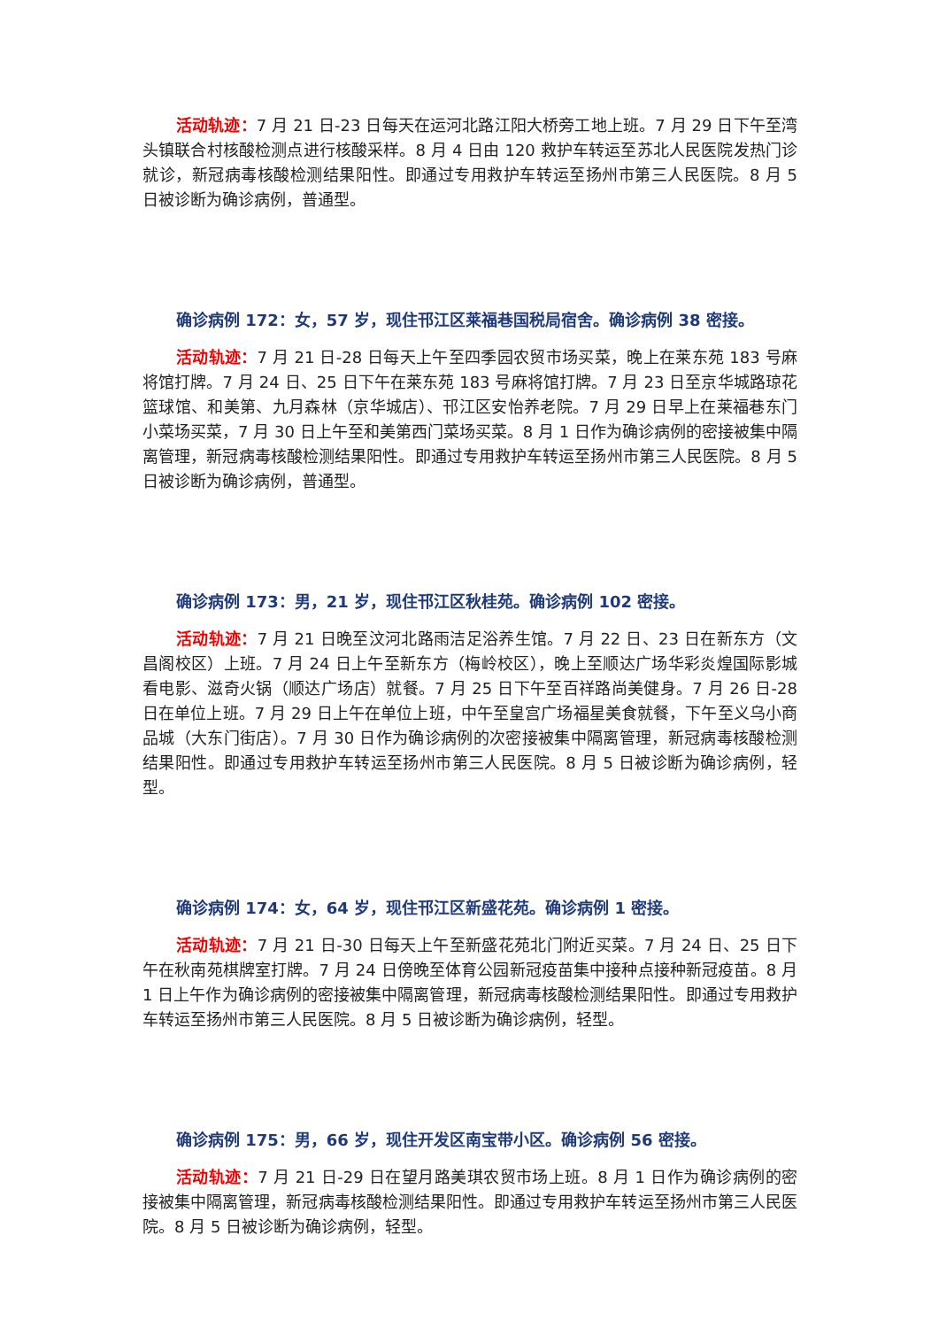活动轨迹：7 月 21 日-23 日每天在运河北路江阳大桥旁工地上班。7 月 29 日下午至湾头镇联合村核酸检测点进行核酸采样。8 月 4 日由 120 救护车转运至苏北人民医院发热门诊就诊，新冠病毒核酸检测结果阳性。即通过专用救护车转运至扬州市第三人民医院。8 月 5 日被诊断为确诊病例，普通型。
确诊病例 172：女，57 岁，现住邗江区莱福巷国税局宿舍。确诊病例 38 密接。
活动轨迹：7 月 21 日-28 日每天上午至四季园农贸市场买菜，晚上在莱东苑 183 号麻将馆打牌。7 月 24 日、25 日下午在莱东苑 183 号麻将馆打牌。7 月 23 日至京华城路琼花篮球馆、和美第、九月森林（京华城店）、邗江区安怡养老院。7 月 29 日早上在莱福巷东门小菜场买菜，7 月 30 日上午至和美第西门菜场买菜。8 月 1 日作为确诊病例的密接被集中隔离管理，新冠病毒核酸检测结果阳性。即通过专用救护车转运至扬州市第三人民医院。8 月 5 日被诊断为确诊病例，普通型。
确诊病例 173：男，21 岁，现住邗江区秋桂苑。确诊病例 102 密接。
活动轨迹：7 月 21 日晚至汶河北路雨洁足浴养生馆。7 月 22 日、23 日在新东方（文昌阁校区）上班。7 月 24 日上午至新东方（梅岭校区），晚上至顺达广场华彩炎煌国际影城看电影、滋奇火锅（顺达广场店）就餐。7 月 25 日下午至百祥路尚美健身。7 月 26 日-28 日在单位上班。7 月 29 日上午在单位上班，中午至皇宫广场福星美食就餐，下午至义乌小商品城（大东门街店）。7 月 30 日作为确诊病例的次密接被集中隔离管理，新冠病毒核酸检测结果阳性。即通过专用救护车转运至扬州市第三人民医院。8 月 5 日被诊断为确诊病例，轻型。
确诊病例 174：女，64 岁，现住邗江区新盛花苑。确诊病例 1 密接。
活动轨迹：7 月 21 日-30 日每天上午至新盛花苑北门附近买菜。7 月 24 日、25 日下午在秋南苑棋牌室打牌。7 月 24 日傍晚至体育公园新冠疫苗集中接种点接种新冠疫苗。8 月 1 日上午作为确诊病例的密接被集中隔离管理，新冠病毒核酸检测结果阳性。即通过专用救护车转运至扬州市第三人民医院。8 月 5 日被诊断为确诊病例，轻型。
确诊病例 175：男，66 岁，现住开发区南宝带小区。确诊病例 56 密接。
活动轨迹：7 月 21 日-29 日在望月路美琪农贸市场上班。8 月 1 日作为确诊病例的密接被集中隔离管理，新冠病毒核酸检测结果阳性。即通过专用救护车转运至扬州市第三人民医院。8 月 5 日被诊断为确诊病例，轻型。